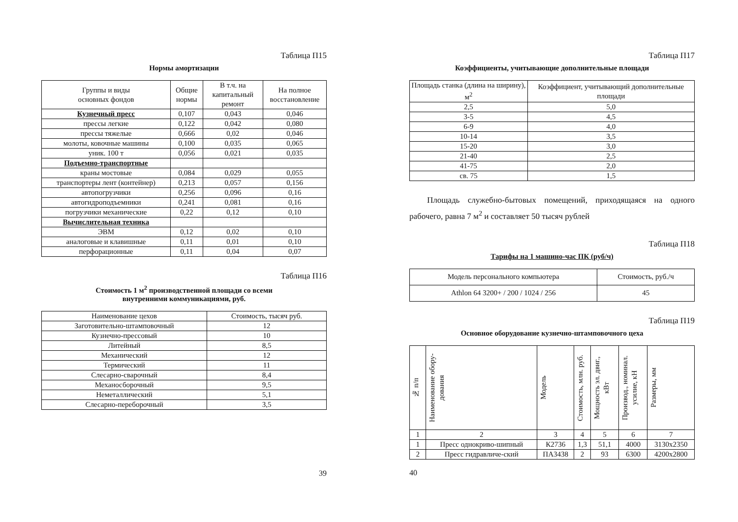Таблица П15
Нормы амортизации
| Группы и виды основных фондов | Общие нормы | В т.ч. на капитальный ремонт | На полное восстановление |
| --- | --- | --- | --- |
| Кузнечный пресс | 0,107 | 0,043 | 0,046 |
| прессы легкие | 0,122 | 0,042 | 0,080 |
| прессы тяжелые | 0,666 | 0,02 | 0,046 |
| молоты, ковочные машины | 0,100 | 0,035 | 0,065 |
| уник. 100 т | 0,056 | 0,021 | 0,035 |
| Подъемно-транспортные | | | |
| краны мостовые | 0,084 | 0,029 | 0,055 |
| транспортеры лент (контейнер) | 0,213 | 0,057 | 0,156 |
| автопогрузчики | 0,256 | 0,096 | 0,16 |
| автогидроподъемники | 0,241 | 0,081 | 0,16 |
| погрузчики механические | 0,22 | 0,12 | 0,10 |
| Вычислительная техника | | | |
| ЭВМ | 0,12 | 0,02 | 0,10 |
| аналоговые и клавишные | 0,11 | 0,01 | 0,10 |
| перфорационные | 0,11 | 0,04 | 0,07 |
Таблица П16
Стоимость 1 м<sup>2</sup> производственной площади со всеми
внутренними коммуникациями, руб.
| Наименование цехов | Стоимость, тысяч руб. |
| --- | --- |
| Заготовительно-штамповочный | 12 |
| Кузнечно-прессовый | 10 |
| Литейный | 8,5 |
| Механический | 12 |
| Термический | 11 |
| Слесарно-сварочный | 8,4 |
| Механосборочный | 9,5 |
| Неметаллический | 5,1 |
| Слесарно-переборочный | 3,5 |
39
Таблица П17
Коэффициенты, учитывающие дополнительные площади
| Площадь станка (длина на ширину), м<sup>2</sup> | Коэффициент, учитывающий дополнительные площади |
| --- | --- |
| 2,5 | 5,0 |
| 3-5 | 4,5 |
| 6-9 | 4,0 |
| 10-14 | 3,5 |
| 15-20 | 3,0 |
| 21-40 | 2,5 |
| 41-75 | 2,0 |
| св. 75 | 1,5 |
Площадь служебно-бытовых помещений, приходящаяся на одного рабочего, равна 7 м<sup>2</sup> и составляет 50 тысяч рублей
Таблица П18
Тарифы на 1 машино-час ПК (руб/ч)
| Модель персонального компьютера | Стоимость, руб./ч |
| --- | --- |
| Athlon 64 3200+ / 200 / 1024 / 256 | 45 |
Таблица П19
Основное оборудование кузнечно-штамповочного цеха
| № п/п | Наименование обору- дования | Модель | Стоимость, млн. руб. | Мощность эл. двиг., кВт | Производ., номинал. усилие, кН | Размеры, мм |
| --- | --- | --- | --- | --- | --- | --- |
| 1 | 2 | 3 | 4 | 5 | 6 | 7 |
| 1 | Пресс однокриво-шипный | К2736 | 1,3 | 51,1 | 4000 | 3130х2350 |
| 2 | Пресс гидравличе-ский | ПА3438 | 2 | 93 | 6300 | 4200х2800 |
40